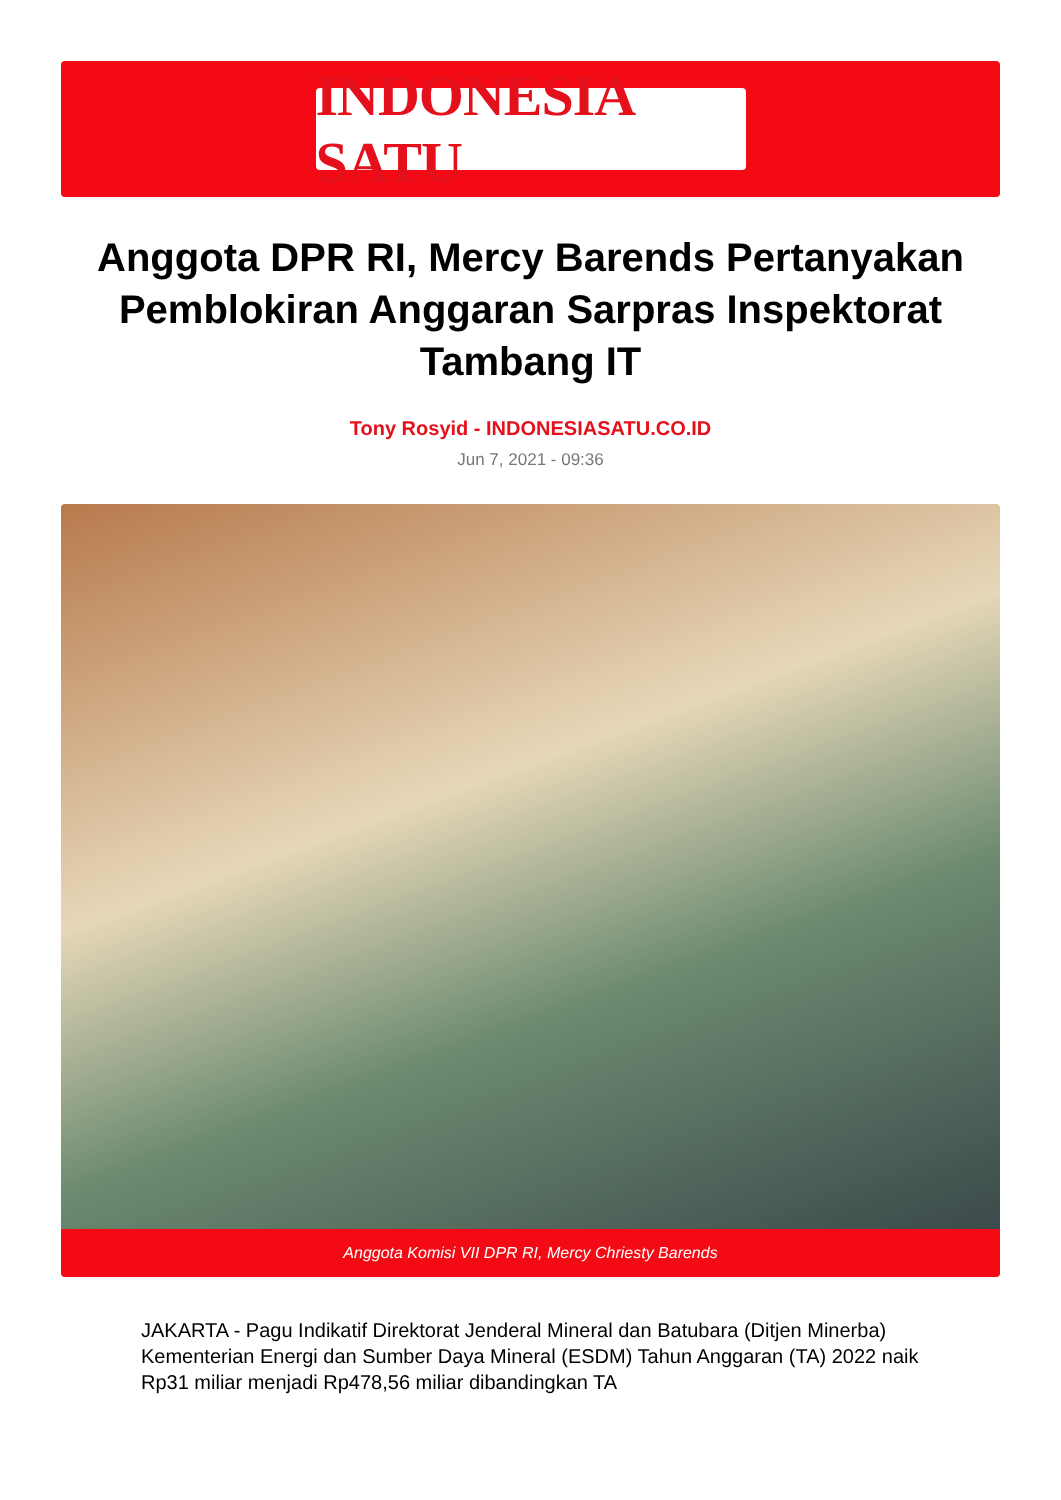INDONESIA SATU
Anggota DPR RI, Mercy Barends Pertanyakan Pemblokiran Anggaran Sarpras Inspektorat Tambang IT
Tony Rosyid - INDONESIASATU.CO.ID
Jun 7, 2021 - 09:36
Anggota Komisi VII DPR RI, Mercy Chriesty Barends
JAKARTA - Pagu Indikatif Direktorat Jenderal Mineral dan Batubara (Ditjen Minerba) Kementerian Energi dan Sumber Daya Mineral (ESDM) Tahun Anggaran (TA) 2022 naik Rp31 miliar menjadi Rp478,56 miliar dibandingkan TA